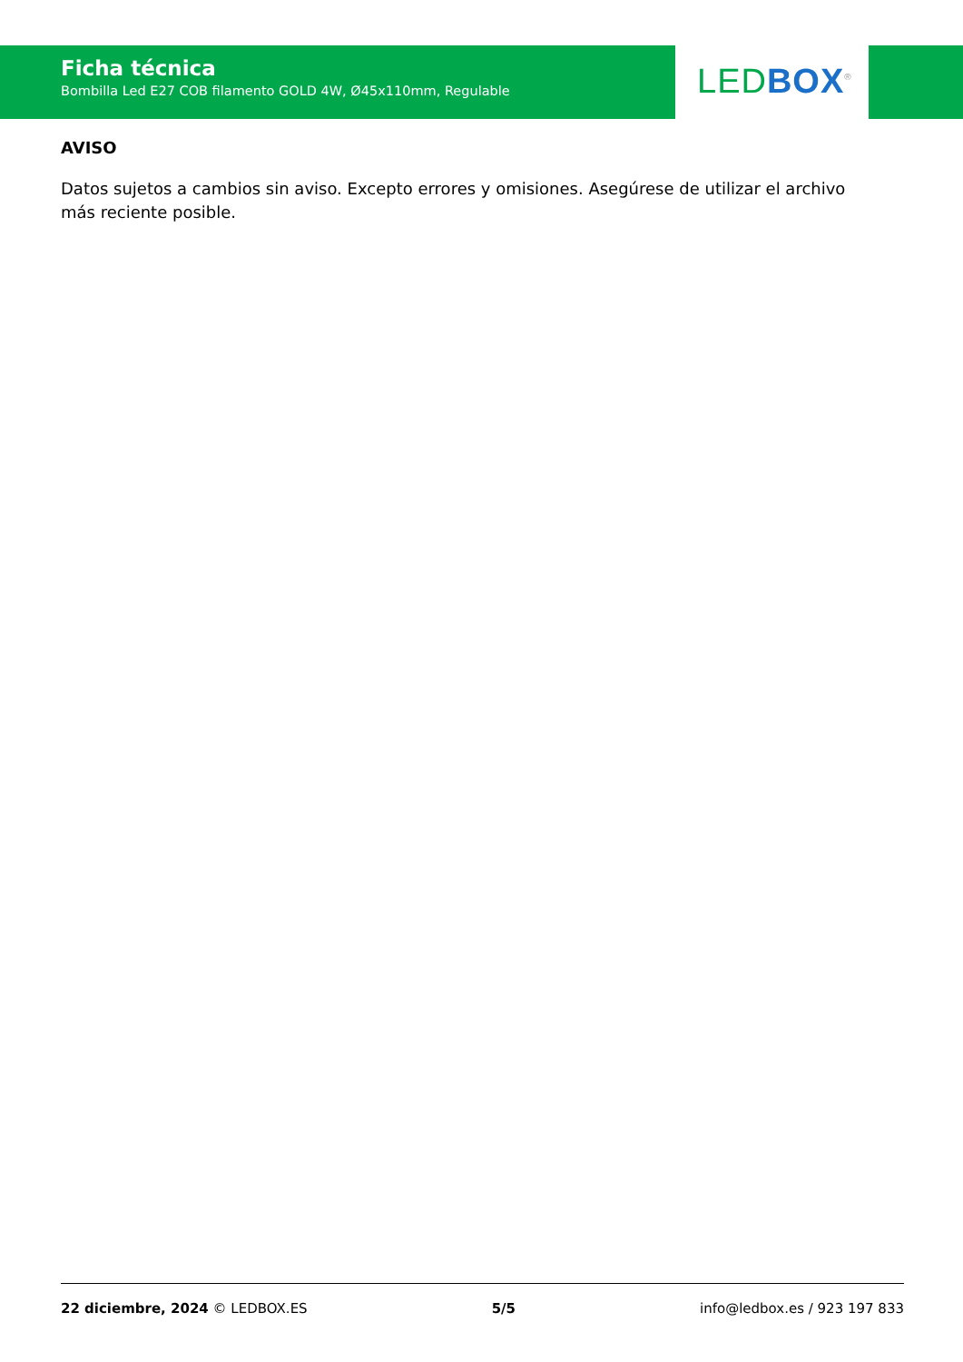Ficha técnica
Bombilla Led E27 COB filamento GOLD 4W, Ø45x110mm, Regulable
LED BOX<sup>®</sup>
AVISO
Datos sujetos a cambios sin aviso. Excepto errores y omisiones. Asegúrese de utilizar el archivo más reciente posible.
22 diciembre, 2024 © LEDBOX.ES 5/5 info@ledbox.es / 923 197 833